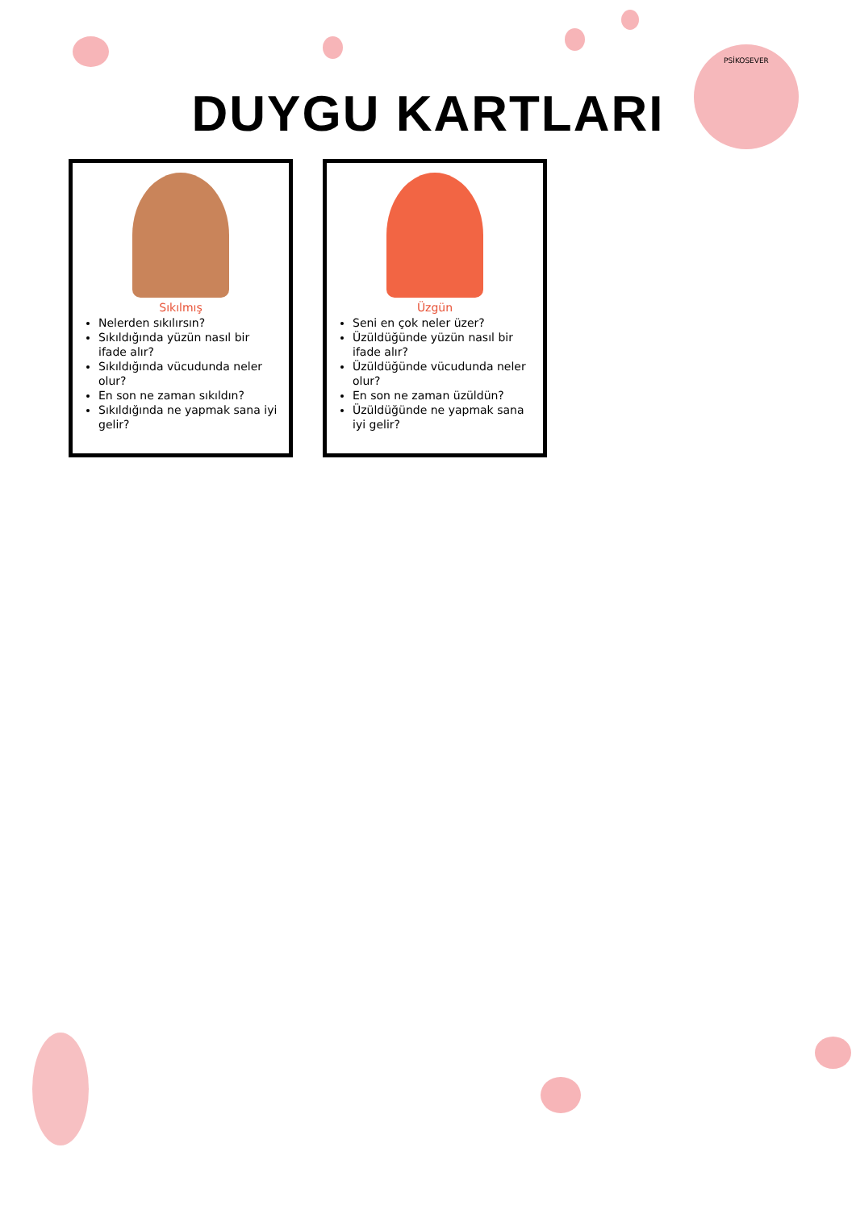DUYGU KARTLARI
PSİKOSEVER
Sıkılmış
Nelerden sıkılırsın?
Sıkıldığında yüzün nasıl bir ifade alır?
Sıkıldığında vücudunda neler olur?
En son ne zaman sıkıldın?
Sıkıldığında ne yapmak sana iyi gelir?
Üzgün
Seni en çok neler üzer?
Üzüldüğünde yüzün nasıl bir ifade alır?
Üzüldüğünde vücudunda neler olur?
En son ne zaman üzüldün?
Üzüldüğünde ne yapmak sana iyi gelir?